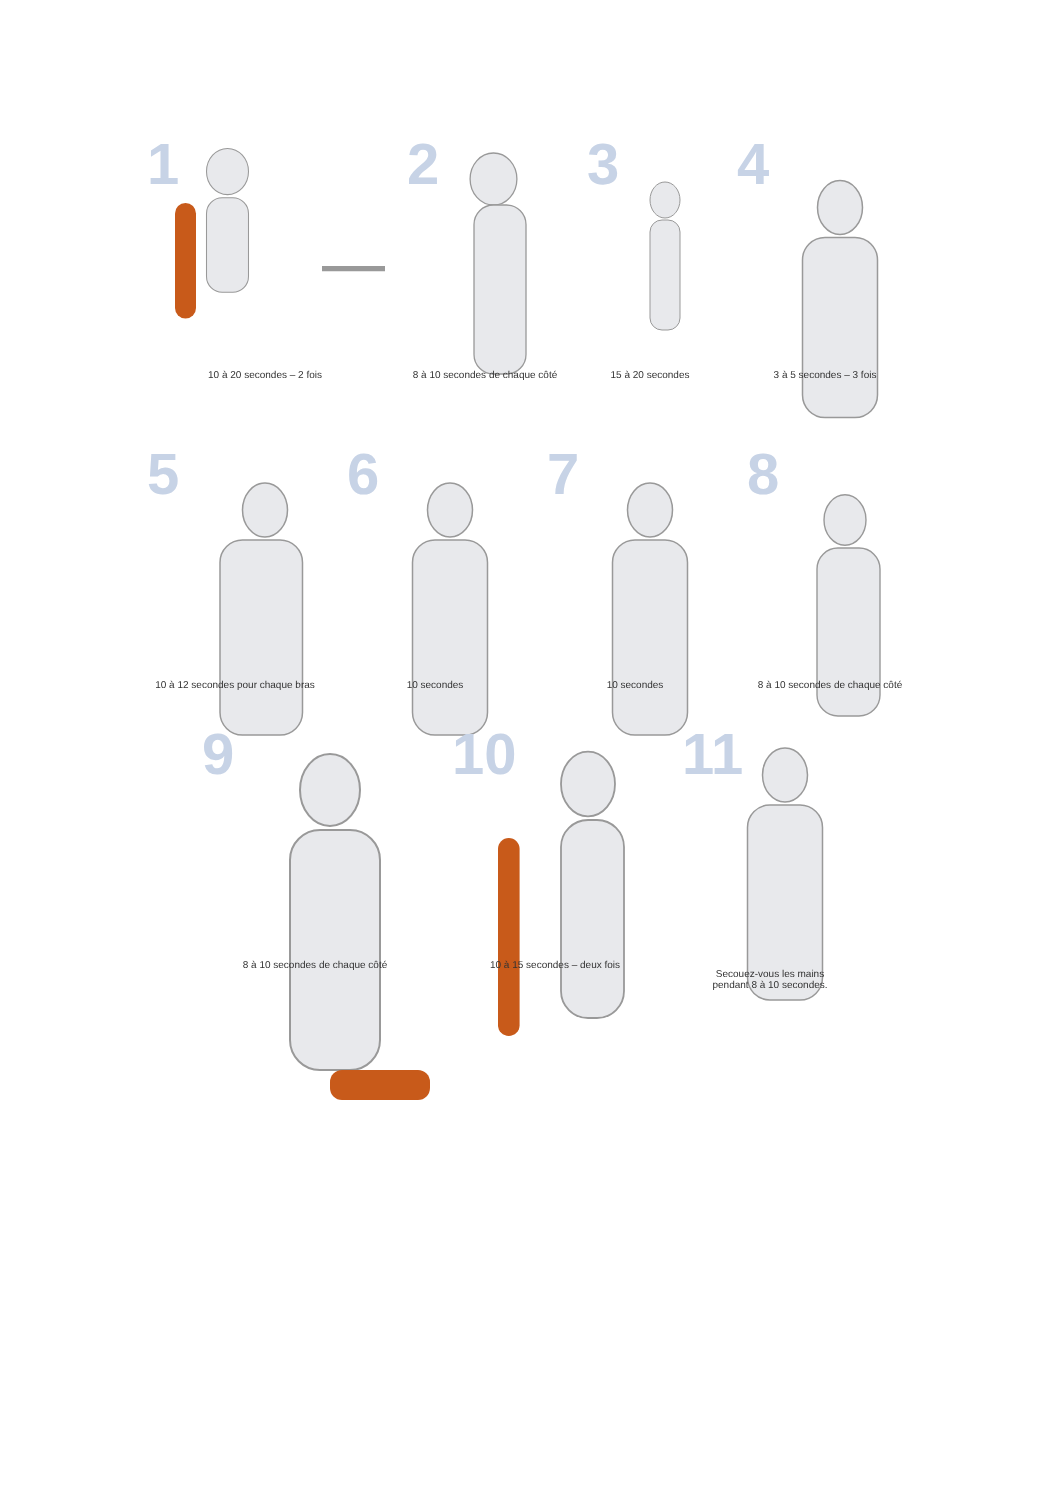1
10 à 20 secondes – 2 fois
2
8 à 10 secondes de chaque côté
3
15 à 20 secondes
4
3 à 5 secondes – 3 fois
5
10 à 12 secondes pour chaque bras
6
10 secondes
7
10 secondes
8
8 à 10 secondes de chaque côté
9
8 à 10 secondes de chaque côté
10
10 à 15 secondes – deux fois
11
Secouez-vous les mains
pendant 8 à 10 secondes.